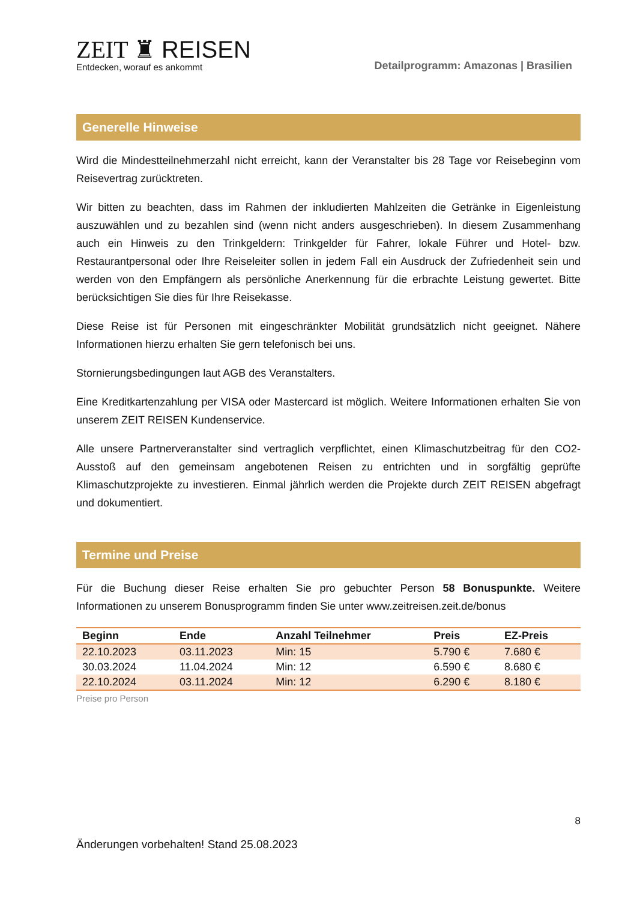ZEIT ♜ REISEN
Entdecken, worauf es ankommt
Detailprogramm: Amazonas | Brasilien
Generelle Hinweise
Wird die Mindestteilnehmerzahl nicht erreicht, kann der Veranstalter bis 28 Tage vor Reisebeginn vom Reisevertrag zurücktreten.
Wir bitten zu beachten, dass im Rahmen der inkludierten Mahlzeiten die Getränke in Eigenleistung auszuwählen und zu bezahlen sind (wenn nicht anders ausgeschrieben). In diesem Zusammenhang auch ein Hinweis zu den Trinkgeldern: Trinkgelder für Fahrer, lokale Führer und Hotel- bzw. Restaurantpersonal oder Ihre Reiseleiter sollen in jedem Fall ein Ausdruck der Zufriedenheit sein und werden von den Empfängern als persönliche Anerkennung für die erbrachte Leistung gewertet. Bitte berücksichtigen Sie dies für Ihre Reisekasse.
Diese Reise ist für Personen mit eingeschränkter Mobilität grundsätzlich nicht geeignet. Nähere Informationen hierzu erhalten Sie gern telefonisch bei uns.
Stornierungsbedingungen laut AGB des Veranstalters.
Eine Kreditkartenzahlung per VISA oder Mastercard ist möglich. Weitere Informationen erhalten Sie von unserem ZEIT REISEN Kundenservice.
Alle unsere Partnerveranstalter sind vertraglich verpflichtet, einen Klimaschutzbeitrag für den CO2-Ausstoß auf den gemeinsam angebotenen Reisen zu entrichten und in sorgfältig geprüfte Klimaschutzprojekte zu investieren. Einmal jährlich werden die Projekte durch ZEIT REISEN abgefragt und dokumentiert.
Termine und Preise
Für die Buchung dieser Reise erhalten Sie pro gebuchter Person 58 Bonuspunkte. Weitere Informationen zu unserem Bonusprogramm finden Sie unter www.zeitreisen.zeit.de/bonus
| Beginn | Ende | Anzahl Teilnehmer | Preis | EZ-Preis |
| --- | --- | --- | --- | --- |
| 22.10.2023 | 03.11.2023 | Min: 15 | 5.790 € | 7.680 € |
| 30.03.2024 | 11.04.2024 | Min: 12 | 6.590 € | 8.680 € |
| 22.10.2024 | 03.11.2024 | Min: 12 | 6.290 € | 8.180 € |
Preise pro Person
8
Änderungen vorbehalten! Stand 25.08.2023